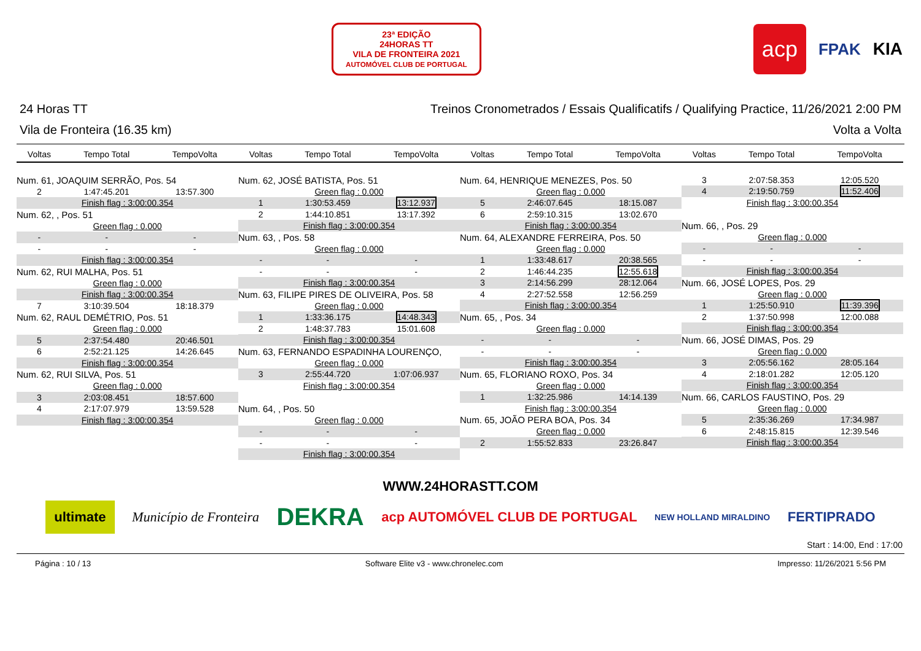23ª EDIÇÃO
24HORAS TT
VILA DE FRONTEIRA 2021
AUTOMÓVEL CLUB DE PORTUGAL
acp FPAK KIA
24 Horas TT Treinos Cronometrados / Essais Qualificatifs / Qualifying Practice, 11/26/2021 2:00 PM
Vila de Fronteira (16.35 km) Volta a Volta
| Voltas | Tempo Total | TempoVolta |
| --- | --- | --- |
| Num. 61, JOAQUIM SERRÃO, Pos. 54 | | |
| 2 | 1:47:45.201 | 13:57.300 |
| Finish flag : 3:00:00.354 | | |
| Num. 62, , Pos. 51 | | |
| Green flag : 0.000 | | |
| - | - | - |
| - | - | - |
| Finish flag : 3:00:00.354 | | |
| Num. 62, RUI MALHA, Pos. 51 | | |
| Green flag : 0.000 | | |
| Finish flag : 3:00:00.354 | | |
| 7 | 3:10:39.504 | 18:18.379 |
| Num. 62, RAUL DEMÉTRIO, Pos. 51 | | |
| Green flag : 0.000 | | |
| 5 | 2:37:54.480 | 20:46.501 |
| 6 | 2:52:21.125 | 14:26.645 |
| Finish flag : 3:00:00.354 | | |
| Num. 62, RUI SILVA, Pos. 51 | | |
| Green flag : 0.000 | | |
| 3 | 2:03:08.451 | 18:57.600 |
| 4 | 2:17:07.979 | 13:59.528 |
| Finish flag : 3:00:00.354 | | |
| Voltas | Tempo Total | TempoVolta |
| --- | --- | --- |
| Num. 62, JOSÉ BATISTA, Pos. 51 | | |
| Green flag : 0.000 | | |
| 1 | 1:30:53.459 | 13:12.937 |
| 2 | 1:44:10.851 | 13:17.392 |
| Finish flag : 3:00:00.354 | | |
| Num. 63, , Pos. 58 | | |
| Green flag : 0.000 | | |
| - | - | - |
| - | - | - |
| Finish flag : 3:00:00.354 | | |
| Num. 63, FILIPE PIRES DE OLIVEIRA, Pos. 58 | | |
| Green flag : 0.000 | | |
| 1 | 1:33:36.175 | 14:48.343 |
| 2 | 1:48:37.783 | 15:01.608 |
| Finish flag : 3:00:00.354 | | |
| Num. 63, FERNANDO ESPADINHA LOURENÇO, | | |
| Green flag : 0.000 | | |
| 3 | 2:55:44.720 | 1:07:06.937 |
| Finish flag : 3:00:00.354 | | |
| Num. 64, , Pos. 50 | | |
| Green flag : 0.000 | | |
| - | - | - |
| - | - | - |
| Finish flag : 3:00:00.354 | | |
| Voltas | Tempo Total | TempoVolta |
| --- | --- | --- |
| Num. 64, HENRIQUE MENEZES, Pos. 50 | | |
| Green flag : 0.000 | | |
| 5 | 2:46:07.645 | 18:15.087 |
| 6 | 2:59:10.315 | 13:02.670 |
| Finish flag : 3:00:00.354 | | |
| Num. 64, ALEXANDRE FERREIRA, Pos. 50 | | |
| Green flag : 0.000 | | |
| 1 | 1:33:48.617 | 20:38.565 |
| 2 | 1:46:44.235 | 12:55.618 |
| 3 | 2:14:56.299 | 28:12.064 |
| 4 | 2:27:52.558 | 12:56.259 |
| Finish flag : 3:00:00.354 | | |
| Num. 65, , Pos. 34 | | |
| Green flag : 0.000 | | |
| - | - | - |
| - | - | - |
| Finish flag : 3:00:00.354 | | |
| Num. 65, FLORIANO ROXO, Pos. 34 | | |
| Green flag : 0.000 | | |
| 1 | 1:32:25.986 | 14:14.139 |
| Finish flag : 3:00:00.354 | | |
| Num. 65, JOÃO PERA BOA, Pos. 34 | | |
| Green flag : 0.000 | | |
| 2 | 1:55:52.833 | 23:26.847 |
| Voltas | Tempo Total | TempoVolta |
| --- | --- | --- |
| 3 | 2:07:58.353 | 12:05.520 |
| 4 | 2:19:50.759 | 11:52.406 |
| Finish flag : 3:00:00.354 | | |
| Num. 66, , Pos. 29 | | |
| Green flag : 0.000 | | |
| - | - | - |
| - | - | - |
| Finish flag : 3:00:00.354 | | |
| Num. 66, JOSÉ LOPES, Pos. 29 | | |
| Green flag : 0.000 | | |
| 1 | 1:25:50.910 | 11:39.396 |
| 2 | 1:37:50.998 | 12:00.088 |
| Finish flag : 3:00:00.354 | | |
| Num. 66, JOSÉ DIMAS, Pos. 29 | | |
| Green flag : 0.000 | | |
| 3 | 2:05:56.162 | 28:05.164 |
| 4 | 2:18:01.282 | 12:05.120 |
| Finish flag : 3:00:00.354 | | |
| Num. 66, CARLOS FAUSTINO, Pos. 29 | | |
| Green flag : 0.000 | | |
| 5 | 2:35:36.269 | 17:34.987 |
| 6 | 2:48:15.815 | 12:39.546 |
| Finish flag : 3:00:00.354 | | |
WWW.24HORASTT.COM
ultimate Município de Fronteira DEKRA acp AUTOMÓVEL CLUB DE PORTUGAL NEW HOLLAND MIRALDINO FERTIPRADO
Start : 14:00, End : 17:00
Página : 10 / 13 Software Elite v3 - www.chronelec.com Impresso: 11/26/2021 5:56 PM